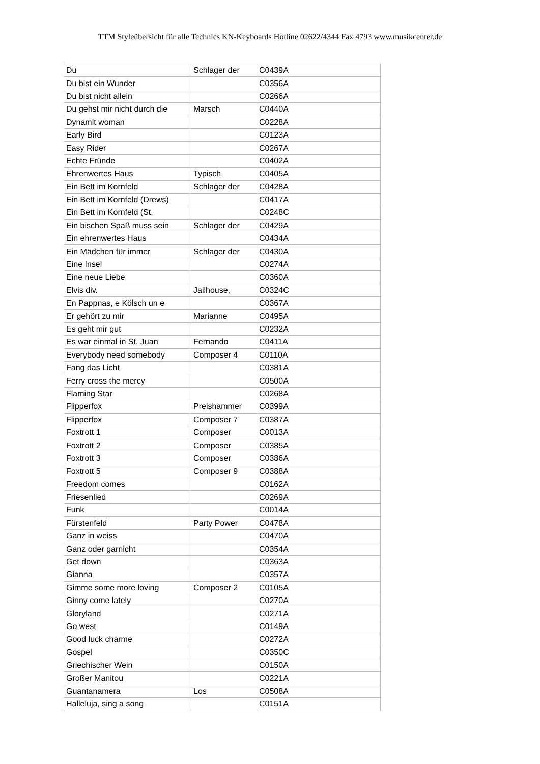TTM Styleübersicht für alle Technics KN-Keyboards Hotline 02622/4344 Fax 4793 www.musikcenter.de
| Du | Schlager der | C0439A |
| Du bist ein Wunder | | C0356A |
| Du bist nicht allein | | C0266A |
| Du gehst mir nicht durch die | Marsch | C0440A |
| Dynamit woman | | C0228A |
| Early Bird | | C0123A |
| Easy Rider | | C0267A |
| Echte Fründe | | C0402A |
| Ehrenwertes Haus | Typisch | C0405A |
| Ein Bett im Kornfeld | Schlager der | C0428A |
| Ein Bett im Kornfeld (Drews) | | C0417A |
| Ein Bett im Kornfeld (St. | | C0248C |
| Ein bischen Spaß muss sein | Schlager der | C0429A |
| Ein ehrenwertes Haus | | C0434A |
| Ein Mädchen für immer | Schlager der | C0430A |
| Eine Insel | | C0274A |
| Eine neue Liebe | | C0360A |
| Elvis div. | Jailhouse, | C0324C |
| En Pappnas, e Kölsch un e | | C0367A |
| Er gehört zu mir | Marianne | C0495A |
| Es geht mir gut | | C0232A |
| Es war einmal in St. Juan | Fernando | C0411A |
| Everybody need somebody | Composer 4 | C0110A |
| Fang das Licht | | C0381A |
| Ferry cross the mercy | | C0500A |
| Flaming Star | | C0268A |
| Flipperfox | Preishammer | C0399A |
| Flipperfox | Composer 7 | C0387A |
| Foxtrott 1 | Composer | C0013A |
| Foxtrott 2 | Composer | C0385A |
| Foxtrott 3 | Composer | C0386A |
| Foxtrott 5 | Composer 9 | C0388A |
| Freedom comes | | C0162A |
| Friesenlied | | C0269A |
| Funk | | C0014A |
| Fürstenfeld | Party Power | C0478A |
| Ganz in weiss | | C0470A |
| Ganz oder garnicht | | C0354A |
| Get down | | C0363A |
| Gianna | | C0357A |
| Gimme some more loving | Composer 2 | C0105A |
| Ginny come lately | | C0270A |
| Gloryland | | C0271A |
| Go west | | C0149A |
| Good luck charme | | C0272A |
| Gospel | | C0350C |
| Griechischer Wein | | C0150A |
| Großer Manitou | | C0221A |
| Guantanamera | Los | C0508A |
| Halleluja, sing a song | | C0151A |